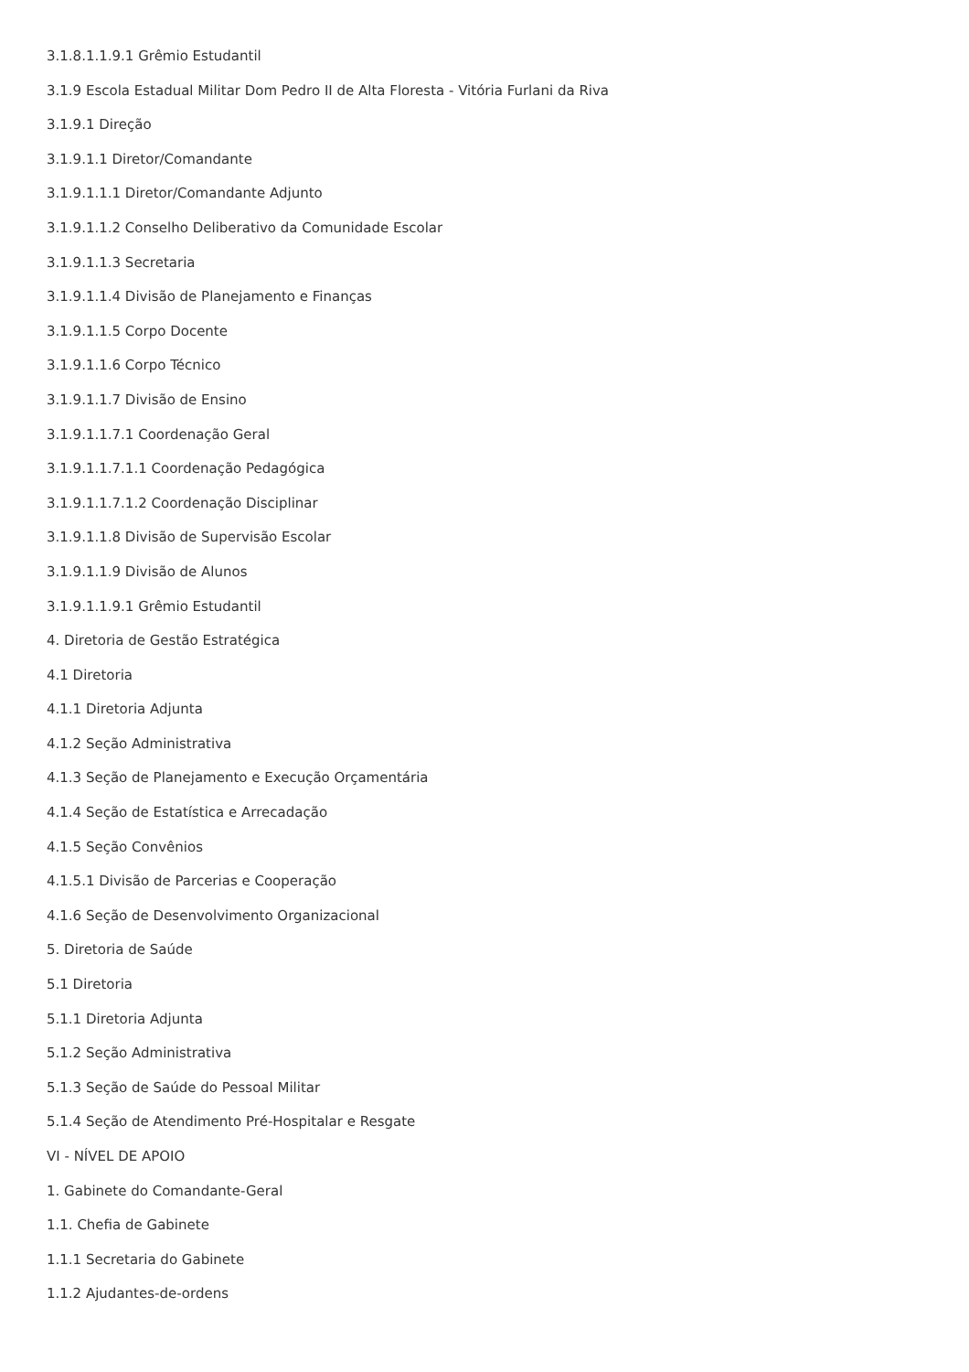3.1.8.1.1.9.1 Grêmio Estudantil
3.1.9 Escola Estadual Militar Dom Pedro II de Alta Floresta - Vitória Furlani da Riva
3.1.9.1 Direção
3.1.9.1.1 Diretor/Comandante
3.1.9.1.1.1 Diretor/Comandante Adjunto
3.1.9.1.1.2 Conselho Deliberativo da Comunidade Escolar
3.1.9.1.1.3 Secretaria
3.1.9.1.1.4 Divisão de Planejamento e Finanças
3.1.9.1.1.5 Corpo Docente
3.1.9.1.1.6 Corpo Técnico
3.1.9.1.1.7 Divisão de Ensino
3.1.9.1.1.7.1 Coordenação Geral
3.1.9.1.1.7.1.1 Coordenação Pedagógica
3.1.9.1.1.7.1.2 Coordenação Disciplinar
3.1.9.1.1.8 Divisão de Supervisão Escolar
3.1.9.1.1.9 Divisão de Alunos
3.1.9.1.1.9.1 Grêmio Estudantil
4. Diretoria de Gestão Estratégica
4.1 Diretoria
4.1.1 Diretoria Adjunta
4.1.2 Seção Administrativa
4.1.3 Seção de Planejamento e Execução Orçamentária
4.1.4 Seção de Estatística e Arrecadação
4.1.5 Seção Convênios
4.1.5.1 Divisão de Parcerias e Cooperação
4.1.6 Seção de Desenvolvimento Organizacional
5. Diretoria de Saúde
5.1 Diretoria
5.1.1 Diretoria Adjunta
5.1.2 Seção Administrativa
5.1.3 Seção de Saúde do Pessoal Militar
5.1.4 Seção de Atendimento Pré-Hospitalar e Resgate
VI - NÍVEL DE APOIO
1. Gabinete do Comandante-Geral
1.1. Chefia de Gabinete
1.1.1 Secretaria do Gabinete
1.1.2 Ajudantes-de-ordens